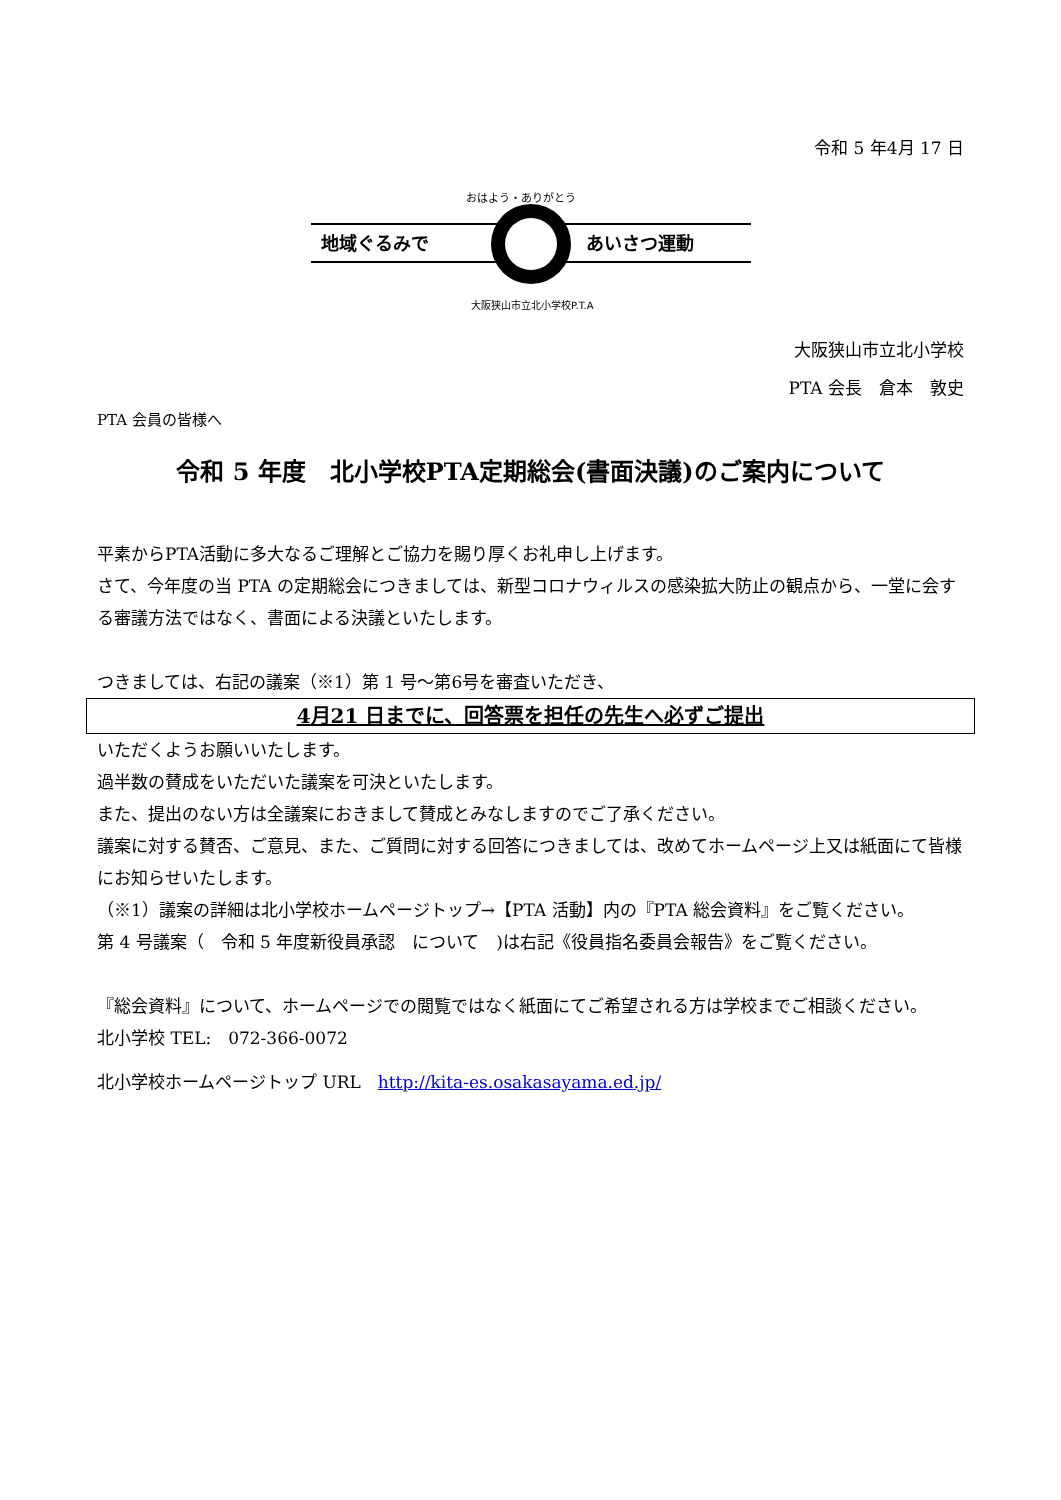令和 5 年4月 17 日
地域ぐるみで
あいさつ運動
おはよう・ありがとう
大阪狭山市立北小学校P.T.A
大阪狭山市立北小学校
PTA 会長　倉本　敦史
PTA 会員の皆様へ
令和 5 年度　北小学校PTA定期総会(書面決議)のご案内について
平素からPTA活動に多大なるご理解とご協力を賜り厚くお礼申し上げます。
さて、今年度の当 PTA の定期総会につきましては、新型コロナウィルスの感染拡大防止の観点から、一堂に会する審議方法ではなく、書面による決議といたします。
つきましては、右記の議案（※1）第 1 号～第6号を審査いただき、
4月21 日までに、回答票を担任の先生へ必ずご提出
いただくようお願いいたします。
過半数の賛成をいただいた議案を可決といたします。
また、提出のない方は全議案におきまして賛成とみなしますのでご了承ください。
議案に対する賛否、ご意見、また、ご質問に対する回答につきましては、改めてホームページ上又は紙面にて皆様にお知らせいたします。
（※1）議案の詳細は北小学校ホームページトップ→【PTA 活動】内の『PTA 総会資料』をご覧ください。
第 4 号議案（　令和 5 年度新役員承認　について　)は右記《役員指名委員会報告》をご覧ください。
『総会資料』について、ホームページでの閲覧ではなく紙面にてご希望される方は学校までご相談ください。
北小学校 TEL:　072-366-0072
北小学校ホームページトップ URL　http://kita-es.osakasayama.ed.jp/